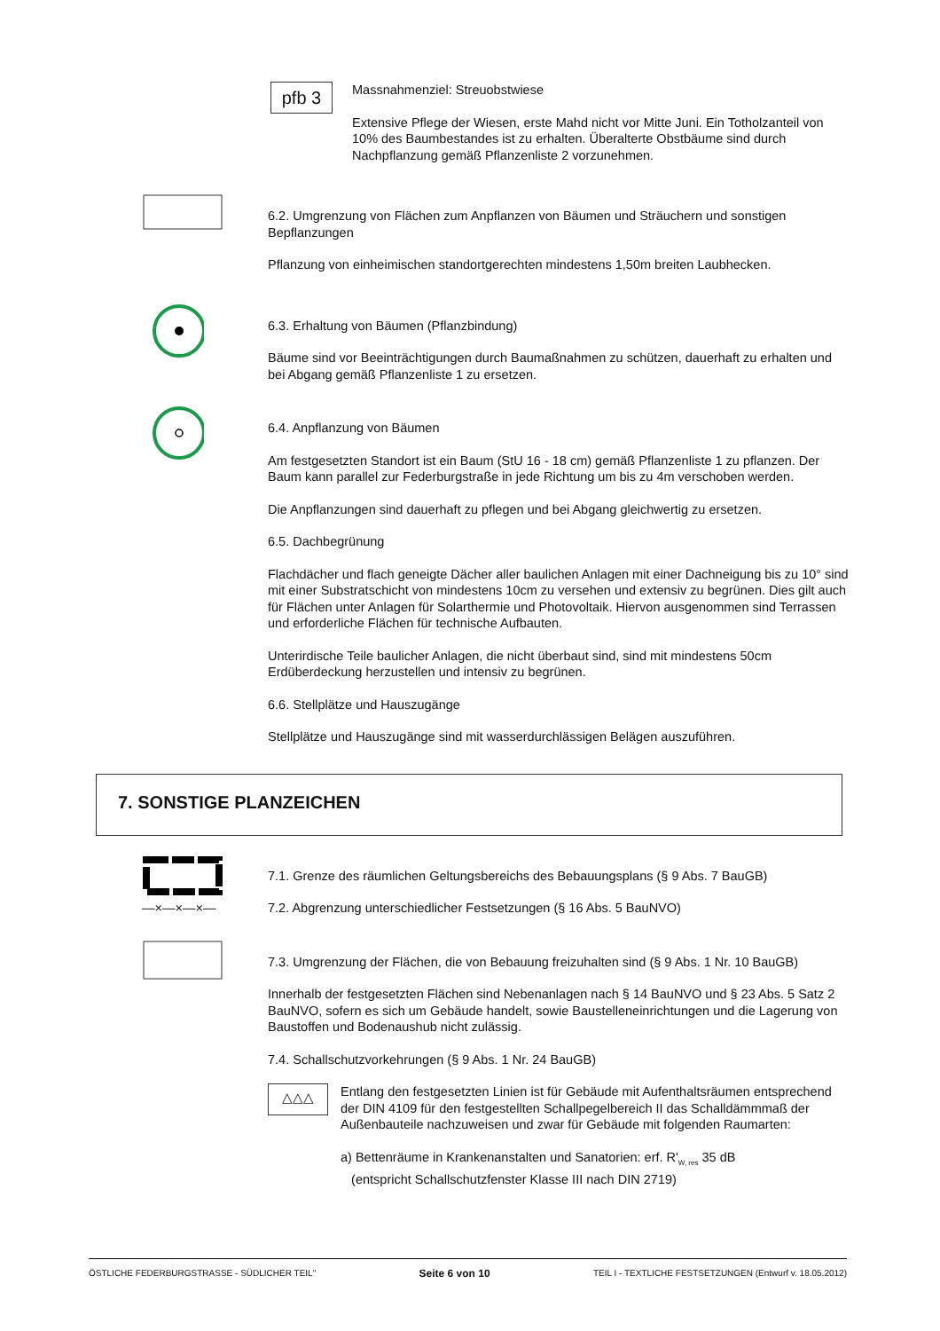pfb 3
Massnahmenziel: Streuobstwiese
Extensive Pflege der Wiesen, erste Mahd nicht vor Mitte Juni. Ein Totholzanteil von 10% des Baumbestandes ist zu erhalten. Überalterte Obstbäume sind durch Nachpflanzung gemäß Pflanzenliste 2 vorzunehmen.
6.2. Umgrenzung von Flächen zum Anpflanzen von Bäumen und Sträuchern und sonstigen Bepflanzungen
Pflanzung von einheimischen standortgerechten mindestens 1,50m breiten Laubhecken.
6.3. Erhaltung von Bäumen (Pflanzbindung)
Bäume sind vor Beeinträchtigungen durch Baumaßnahmen zu schützen, dauerhaft zu erhalten und bei Abgang gemäß Pflanzenliste 1 zu ersetzen.
6.4. Anpflanzung von Bäumen
Am festgesetzten Standort ist ein Baum (StU 16 - 18 cm) gemäß Pflanzenliste 1 zu pflanzen. Der Baum kann parallel zur Federburgstraße in jede Richtung um bis zu 4m verschoben werden.
Die Anpflanzungen sind dauerhaft zu pflegen und bei Abgang gleichwertig zu ersetzen.
6.5. Dachbegrünung
Flachdächer und flach geneigte Dächer aller baulichen Anlagen mit einer Dachneigung bis zu 10° sind mit einer Substratschicht von mindestens 10cm zu versehen und extensiv zu begrünen. Dies gilt auch für Flächen unter Anlagen für Solarthermie und Photovoltaik. Hiervon ausgenommen sind Terrassen und erforderliche Flächen für technische Aufbauten.
Unterirdische Teile baulicher Anlagen, die nicht überbaut sind, sind mit mindestens 50cm Erdüberdeckung herzustellen und intensiv zu begrünen.
6.6. Stellplätze und Hauszugänge
Stellplätze und Hauszugänge sind mit wasserdurchlässigen Belägen auszuführen.
7. SONSTIGE PLANZEICHEN
7.1. Grenze des räumlichen Geltungsbereichs des Bebauungsplans (§ 9 Abs. 7 BauGB)
—×—×—×— 7.2. Abgrenzung unterschiedlicher Festsetzungen (§ 16 Abs. 5 BauNVO)
7.3. Umgrenzung der Flächen, die von Bebauung freizuhalten sind (§ 9 Abs. 1 Nr. 10 BauGB)
Innerhalb der festgesetzten Flächen sind Nebenanlagen nach § 14 BauNVO und § 23 Abs. 5 Satz 2 BauNVO, sofern es sich um Gebäude handelt, sowie Baustelleneinrichtungen und die Lagerung von Baustoffen und Bodenaushub nicht zulässig.
7.4. Schallschutzvorkehrungen (§ 9 Abs. 1 Nr. 24 BauGB)
△△△
Entlang den festgesetzten Linien ist für Gebäude mit Aufenthaltsräumen entsprechend der DIN 4109 für den festgestellten Schallpegelbereich II das Schalldämmmaß der Außenbauteile nachzuweisen und zwar für Gebäude mit folgenden Raumarten:
a) Bettenräume in Krankenanstalten und Sanatorien: erf. R'<sub>W, res</sub> 35 dB
(entspricht Schallschutzfenster Klasse III nach DIN 2719)
ÖSTLICHE FEDERBURGSTRASSE - SÜDLICHER TEIL" Seite 6 von 10 TEIL I - TEXTLICHE FESTSETZUNGEN (Entwurf v. 18.05.2012)